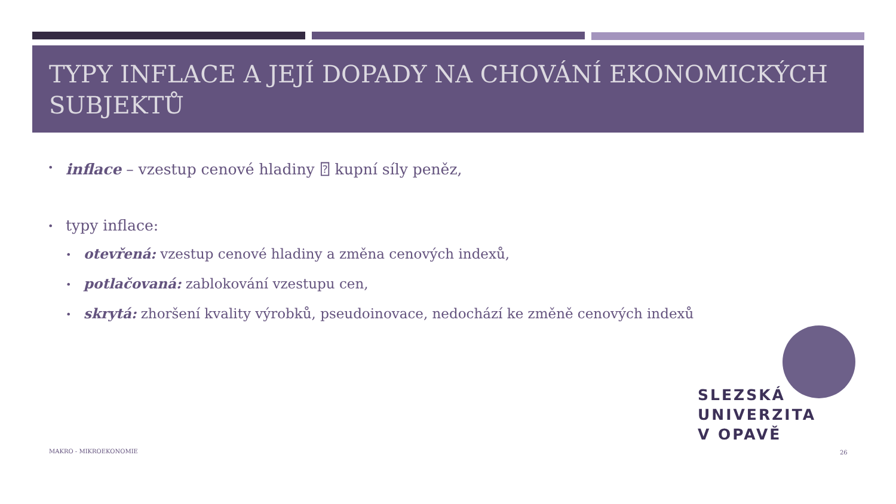TYPY INFLACE A JEJÍ DOPADY NA CHOVÁNÍ EKONOMICKÝCH SUBJEKTŮ
• inflace – vzestup cenové hladiny ⍰ kupní síly peněz,
• typy inflace:
• otevřená: vzestup cenové hladiny a změna cenových indexů,
• potlačovaná: zablokování vzestupu cen,
• skrytá: zhoršení kvality výrobků, pseudoinovace, nedochází ke změně cenových indexů
SLEZSKÁ
UNIVERZITA
V OPAVĚ
MAKRO - MIKROEKONOMIE 26